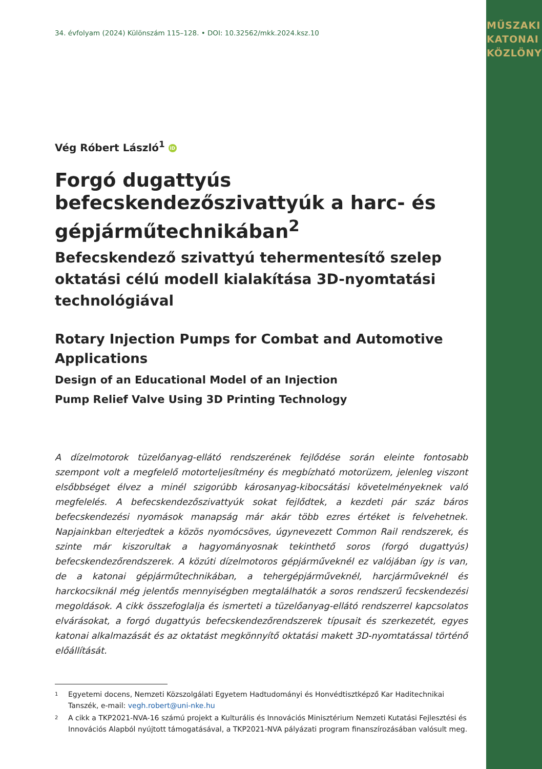MŰSZAKI
KATONAI
KÖZLÖNY
34. évfolyam (2024) Különszám 115–128. • DOI: 10.32562/mkk.2024.ksz.10
Vég Róbert László<sup>1</sup> iD
Forgó dugattyús befecskendezőszivattyúk a harc- és gépjárműtechnikában<sup>2</sup>
Befecskendező szivattyú tehermentesítő szelep oktatási célú modell kialakítása 3D-nyomtatási technológiával
Rotary Injection Pumps for Combat and Automotive Applications
Design of an Educational Model of an Injection
Pump Relief Valve Using 3D Printing Technology
A dízelmotorok tüzelőanyag-ellátó rendszerének fejlődése során eleinte fontosabb szempont volt a megfelelő motorteljesítmény és megbízható motorüzem, jelenleg viszont elsőbbséget élvez a minél szigorúbb károsanyag-kibocsátási követelményeknek való megfelelés. A befecskendezőszivattyúk sokat fejlődtek, a kezdeti pár száz báros befecskendezési nyomások manapság már akár több ezres értéket is felvehetnek. Napjainkban elterjedtek a közös nyomócsöves, úgynevezett Common Rail rendszerek, és szinte már kiszorultak a hagyományosnak tekinthető soros (forgó dugattyús) befecskendezőrendszerek. A közúti dízelmotoros gépjárműveknél ez valójában így is van, de a katonai gépjárműtechnikában, a tehergépjárműveknél, harcjárműveknél és harckocsiknál még jelentős mennyiségben megtalálhatók a soros rendszerű fecskendezési megoldások. A cikk összefoglalja és ismerteti a tüzelőanyag-ellátó rendszerrel kapcsolatos elvárásokat, a forgó dugattyús befecskendezőrendszerek típusait és szerkezetét, egyes katonai alkalmazását és az oktatást megkönnyítő oktatási makett 3D-nyomtatással történő előállítását.
1
Egyetemi docens, Nemzeti Közszolgálati Egyetem Hadtudományi és Honvédtisztképző Kar Haditechnikai Tanszék, e-mail: vegh.robert@uni-nke.hu
2
A cikk a TKP2021-NVA-16 számú projekt a Kulturális és Innovációs Minisztérium Nemzeti Kutatási Fejlesztési és Innovációs Alapból nyújtott támogatásával, a TKP2021-NVA pályázati program finanszírozásában valósult meg.